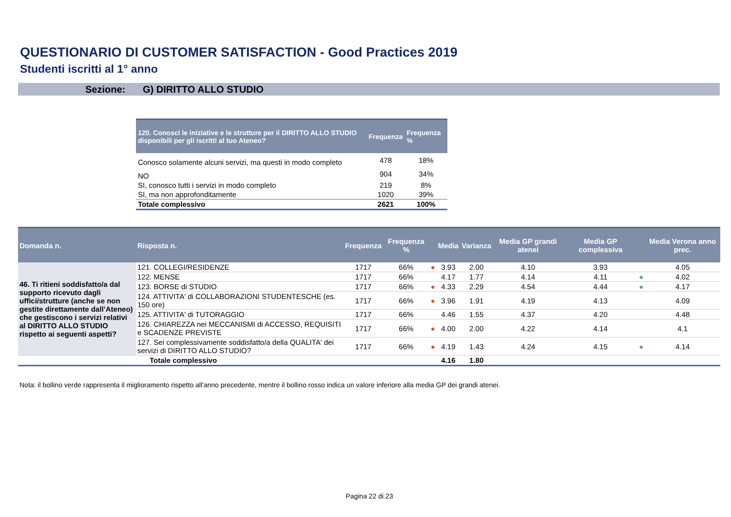QUESTIONARIO DI CUSTOMER SATISFACTION - Good Practices 2019
Studenti iscritti al 1° anno
Sezione: G) DIRITTO ALLO STUDIO
| 120. Conosci le iniziative e le strutture per il DIRITTO ALLO STUDIO disponibili per gli iscritti al tuo Ateneo? | Frequenza | Frequenza % |
| --- | --- | --- |
| Conosco solamente alcuni servizi, ma questi in modo completo | 478 | 18% |
| NO | 904 | 34% |
| SI, conosco tutti i servizi in modo completo | 219 | 8% |
| SI, ma non approfonditamente | 1020 | 39% |
| Totale complessivo | 2621 | 100% |
| Domanda n. | Risposta n. | Frequenza | Frequenza % | | Media | Varianza | Media GP grandi atenei | Media GP complessiva | | Media Verona anno prec. |
| --- | --- | --- | --- | --- | --- | --- | --- | --- | --- | --- |
| 46. Ti ritieni soddisfatto/a dal supporto ricevuto dagli uffici/strutture (anche se non gestite direttamente dall’Ateneo) che gestiscono i servizi relativi al DIRITTO ALLO STUDIO rispetto ai seguenti aspetti? | 121. COLLEGI/RESIDENZE | 1717 | 66% | ● | 3.93 | 2.00 | 4.10 | 3.93 | | 4.05 |
| | 122. MENSE | 1717 | 66% | | 4.17 | 1.77 | 4.14 | 4.11 | ● | 4.02 |
| | 123. BORSE di STUDIO | 1717 | 66% | ● | 4.33 | 2.29 | 4.54 | 4.44 | ● | 4.17 |
| | 124. ATTIVITA' di COLLABORAZIONI STUDENTESCHE (es. 150 ore) | 1717 | 66% | ● | 3.96 | 1.91 | 4.19 | 4.13 | | 4.09 |
| | 125. ATTIVITA' di TUTORAGGIO | 1717 | 66% | | 4.46 | 1.55 | 4.37 | 4.20 | | 4.48 |
| | 126. CHIAREZZA nei MECCANISMI di ACCESSO, REQUISITI e SCADENZE PREVISTE | 1717 | 66% | ● | 4.00 | 2.00 | 4.22 | 4.14 | | 4.1 |
| | 127. Sei complessivamente soddisfatto/a della QUALITA' dei servizi di DIRITTO ALLO STUDIO? | 1717 | 66% | ● | 4.19 | 1.43 | 4.24 | 4.15 | ● | 4.14 |
| | Totale complessivo | | | | 4.16 | 1.80 | | | | |
Nota: il bollino verde rappresenta il miglioramento rispetto all'anno precedente, mentre il bollino rosso indica un valore inferiore alla media GP dei grandi atenei.
Pagina 22 di 23